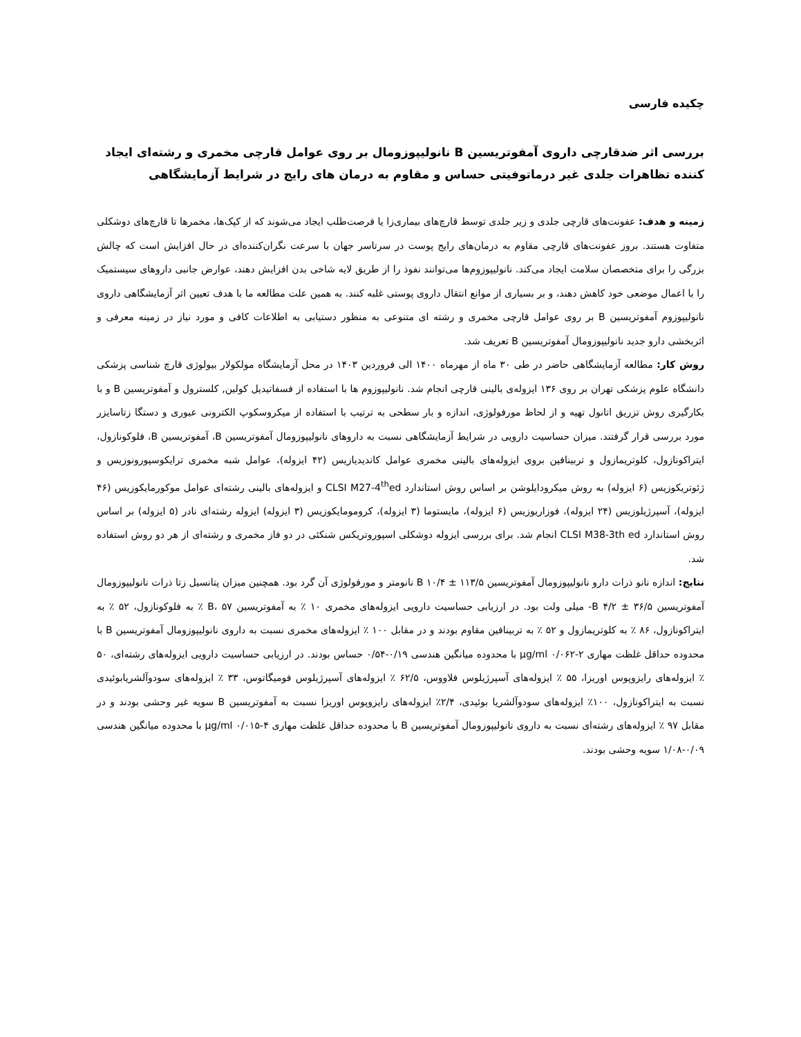چکیده فارسی
بررسی اثر ضدقارچی داروی آمفوتریسین B نانولیپوزومال بر روی عوامل قارچی مخمری و رشته‌ای ایجاد کننده تظاهرات جلدی غیر درماتوفیتی حساس و مقاوم به درمان های رایج در شرایط آزمایشگاهی
زمینه و هدف: عفونت‌های قارچی جلدی و زیر جلدی توسط قارچ‌های بیماری‌زا یا فرصت‌طلب ایجاد می‌شوند که از کپک‌ها، مخمرها تا قارچ‌های دوشکلی متفاوت هستند. بروز عفونت‌های قارچی مقاوم به درمان‌های رایج پوست در سرتاسر جهان با سرعت نگران‌کننده‌ای در حال افزایش است که چالش بزرگی را برای متخصصان سلامت ایجاد می‌کند. نانولیپوزوم‌ها می‌توانند نفوذ را از طریق لایه شاخی بدن افزایش دهند، عوارض جانبی داروهای سیستمیک را با اعمال موضعی خود کاهش دهند، و بر بسیاری از موانع انتقال داروی پوستی غلبه کنند. به همین علت مطالعه ما با هدف تعیین اثر آزمایشگاهی داروی نانولیپوزوم آمفوتریسین B بر روی عوامل قارچی مخمری و رشته ای متنوعی به منظور دستیابی به اطلاعات کافی و مورد نیاز در زمینه معرفی و اثربخشی دارو جدید نانولیپوزومال آمفوتریسین B تعریف شد.
روش کار: مطالعه آزمایشگاهی حاضر در طی ۳۰ ماه از مهرماه ۱۴۰۰ الی فروردین ۱۴۰۳ در محل آزمایشگاه مولکولار بیولوژی قارچ شناسی پزشکی دانشگاه علوم پزشکی تهران بر روی ۱۳۶ ایزوله‌ی بالینی قارچی انجام شد. نانولیپوزوم ها با استفاده از فسفاتیدیل کولین, کلسترول و آمفوتریسین B و با بکارگیری روش تزریق اتانول تهیه و از لحاظ مورفولوژی، اندازه و بار سطحی به ترتیب با استفاده از میکروسکوپ الکترونی عبوری و دستگا زتاسایزر مورد بررسی قرار گرفتند. میزان حساسیت دارویی در شرایط آزمایشگاهی نسبت به داروهای نانولیپوزومال آمفوتریسین B، آمفوتریسین B، فلوکونازول، ایتراکونازول، کلوتریمازول و تربینافین بروی ایزوله‌های بالینی مخمری عوامل کاندیدیازیس (۴۲ ایزوله)، عوامل شبه مخمری ترایکوسپورونوزیس و ژئوتریکوزیس (۶ ایزوله) به روش میکرودایلوشن بر اساس روش استاندارد CLSI M27-4<sup>th</sup>ed و ایزوله‌های بالینی رشته‌ای عوامل موکورمایکوزیس (۴۶ ایزوله)، آسپرژیلوزیس (۲۴ ایزوله)، فوزاریوزیس (۶ ایزوله)، مایستوما (۳ ایزوله)، کروموما‌یکوزیس (۳ ایزوله) ایزوله رشته‌ای نادر (۵ ایزوله) بر اساس روش استاندارد CLSI M38-3th ed انجام شد. برای بررسی ایزوله دوشکلی اسپوروتریکس شنکئی در دو فاز مخمری و رشته‌ای از هر دو روش استفاده شد.
نتایج: اندازه نانو ذرات دارو نانولیپوزومال آمفوتریسین B ۱۰/۴ ± ۱۱۳/۵ نانومتر و مورفولوژی آن گرد بود. همچنین میزان پتانسیل زتا ذرات نانولیپوزومال آمفوتریسین B ۴/۲ ± ۳۶/۵- میلی ولت بود. در ارزیابی حساسیت دارویی ایزوله‌های مخمری ۱۰ ٪ به آمفوتریسین B، ۵۷ ٪ به فلوکونازول، ۵۲ ٪ به ایتراکونازول، ۸۶ ٪ به کلوتریمازول و ۵۲ ٪ به تربینافین مقاوم بودند و در مقابل ۱۰۰ ٪ ایزوله‌های مخمری نسبت به داروی نانولیپوزومال آمفوتریسین B با محدوده حداقل غلظت مهاری ۲-۰/۰۶۲ µg/ml با محدوده میانگین هندسی ۰/۱۹-۰/۵۴ حساس بودند. در ارزیابی حساسیت دارویی ایزوله‌های رشته‌ای، ۵۰ ٪ ایزوله‌های رایزوپوس اوریزا، ۵۵ ٪ ایزوله‌های آسپرژیلوس فلاووس، ۶۲/۵ ٪ ایزوله‌های آسپرژیلوس فومیگاتوس، ۳۳ ٪ ایزوله‌های سودوآلشریابوئیدی نسبت به ایتراکونازول، ۱۰۰٪ ایزوله‌های سودوآلشریا بوئیدی، ۲/۴٪ ایزوله‌های رایزوپوس اوریزا نسبت به آمفوتریسین B سویه غیر وحشی بودند و در مقابل ۹۷ ٪ ایزوله‌های رشته‌ای نسبت به داروی نانولیپوزومال آمفوتریسین B با محدوده حداقل غلظت مهاری ۴-۰/۰۱۵ µg/ml با محدوده میانگین هندسی ۰/۰۹-۱/۰۸ سویه وحشی بودند.